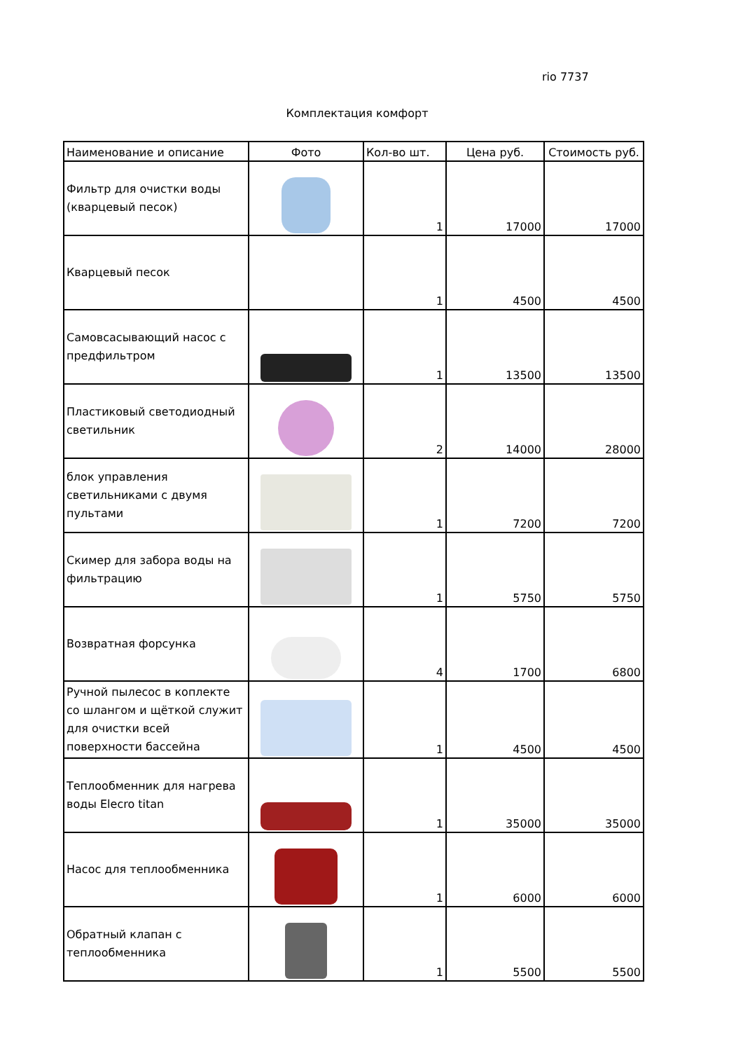rio 7737
Комплектация комфорт
| Наименование и описание | Фото | Кол-во шт. | Цена руб. | Стоимость руб. |
| --- | --- | --- | --- | --- |
| Фильтр для очистки воды (кварцевый песок) | | 1 | 17000 | 17000 |
| Кварцевый песок | | 1 | 4500 | 4500 |
| Самовсасывающий насос с предфильтром | | 1 | 13500 | 13500 |
| Пластиковый светодиодный светильник | | 2 | 14000 | 28000 |
| блок управления светильниками с двумя пультами | | 1 | 7200 | 7200 |
| Скимер для забора воды на фильтрацию | | 1 | 5750 | 5750 |
| Возвратная форсунка | | 4 | 1700 | 6800 |
| Ручной пылесос в коплекте со шлангом и щёткой служит для очистки всей поверхности бассейна | | 1 | 4500 | 4500 |
| Теплообменник для нагрева воды Elecro titan | | 1 | 35000 | 35000 |
| Насос для теплообменника | | 1 | 6000 | 6000 |
| Обратный клапан с теплообменника | | 1 | 5500 | 5500 |